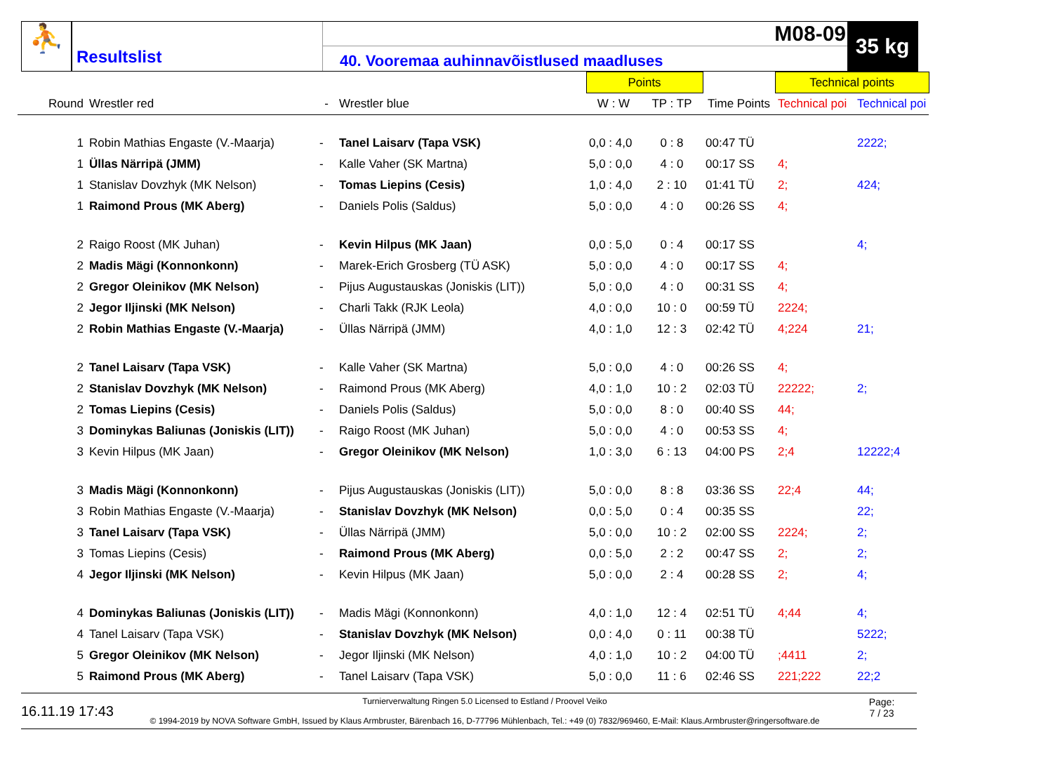⛹
Resultslist
M08-09
40. Vooremaa auhinnavõistlused maadluses
35 kg
| | | | | | Points | | | Technical points | |
| --- | --- | --- | --- | --- | --- | --- | --- | --- | --- |
| Round | Wrestler red | - | Wrestler blue | | W : W | TP : TP | Time Points | Technical poi | Technical poi |
| 1 | Robin Mathias Engaste (V.-Maarja) | - | Tanel Laisarv (Tapa VSK) | | 0,0 : 4,0 | 0 : 8 | 00:47 TÜ | | 2222; |
| 1 | Üllas Närripä (JMM) | - | Kalle Vaher (SK Martna) | | 5,0 : 0,0 | 4 : 0 | 00:17 SS | 4; | |
| 1 | Stanislav Dovzhyk (MK Nelson) | - | Tomas Liepins (Cesis) | | 1,0 : 4,0 | 2 : 10 | 01:41 TÜ | 2; | 424; |
| 1 | Raimond Prous (MK Aberg) | - | Daniels Polis (Saldus) | | 5,0 : 0,0 | 4 : 0 | 00:26 SS | 4; | |
| 2 | Raigo Roost (MK Juhan) | - | Kevin Hilpus (MK Jaan) | | 0,0 : 5,0 | 0 : 4 | 00:17 SS | | 4; |
| 2 | Madis Mägi (Konnonkonn) | - | Marek-Erich Grosberg (TÜ ASK) | | 5,0 : 0,0 | 4 : 0 | 00:17 SS | 4; | |
| 2 | Gregor Oleinikov (MK Nelson) | - | Pijus Augustauskas (Joniskis (LIT)) | | 5,0 : 0,0 | 4 : 0 | 00:31 SS | 4; | |
| 2 | Jegor Iljinski (MK Nelson) | - | Charli Takk (RJK Leola) | | 4,0 : 0,0 | 10 : 0 | 00:59 TÜ | 2224; | |
| 2 | Robin Mathias Engaste (V.-Maarja) | - | Üllas Närripä (JMM) | | 4,0 : 1,0 | 12 : 3 | 02:42 TÜ | 4;224 | 21; |
| 2 | Tanel Laisarv (Tapa VSK) | - | Kalle Vaher (SK Martna) | | 5,0 : 0,0 | 4 : 0 | 00:26 SS | 4; | |
| 2 | Stanislav Dovzhyk (MK Nelson) | - | Raimond Prous (MK Aberg) | | 4,0 : 1,0 | 10 : 2 | 02:03 TÜ | 22222; | 2; |
| 2 | Tomas Liepins (Cesis) | - | Daniels Polis (Saldus) | | 5,0 : 0,0 | 8 : 0 | 00:40 SS | 44; | |
| 3 | Dominykas Baliunas (Joniskis (LIT)) | - | Raigo Roost (MK Juhan) | | 5,0 : 0,0 | 4 : 0 | 00:53 SS | 4; | |
| 3 | Kevin Hilpus (MK Jaan) | - | Gregor Oleinikov (MK Nelson) | | 1,0 : 3,0 | 6 : 13 | 04:00 PS | 2;4 | 12222;4 |
| 3 | Madis Mägi (Konnonkonn) | - | Pijus Augustauskas (Joniskis (LIT)) | | 5,0 : 0,0 | 8 : 8 | 03:36 SS | 22;4 | 44; |
| 3 | Robin Mathias Engaste (V.-Maarja) | - | Stanislav Dovzhyk (MK Nelson) | | 0,0 : 5,0 | 0 : 4 | 00:35 SS | | 22; |
| 3 | Tanel Laisarv (Tapa VSK) | - | Üllas Närripä (JMM) | | 5,0 : 0,0 | 10 : 2 | 02:00 SS | 2224; | 2; |
| 3 | Tomas Liepins (Cesis) | - | Raimond Prous (MK Aberg) | | 0,0 : 5,0 | 2 : 2 | 00:47 SS | 2; | 2; |
| 4 | Jegor Iljinski (MK Nelson) | - | Kevin Hilpus (MK Jaan) | | 5,0 : 0,0 | 2 : 4 | 00:28 SS | 2; | 4; |
| 4 | Dominykas Baliunas (Joniskis (LIT)) | - | Madis Mägi (Konnonkonn) | | 4,0 : 1,0 | 12 : 4 | 02:51 TÜ | 4;44 | 4; |
| 4 | Tanel Laisarv (Tapa VSK) | - | Stanislav Dovzhyk (MK Nelson) | | 0,0 : 4,0 | 0 : 11 | 00:38 TÜ | | 5222; |
| 5 | Gregor Oleinikov (MK Nelson) | - | Jegor Iljinski (MK Nelson) | | 4,0 : 1,0 | 10 : 2 | 04:00 TÜ | ;4411 | 2; |
| 5 | Raimond Prous (MK Aberg) | - | Tanel Laisarv (Tapa VSK) | | 5,0 : 0,0 | 11 : 6 | 02:46 SS | 221;222 | 22;2 |
16.11.19 17:43
Turnierverwaltung Ringen 5.0 Licensed to Estland / Proovel Veiko
© 1994-2019 by NOVA Software GmbH, Issued by Klaus Armbruster, Bärenbach 16, D-77796 Mühlenbach, Tel.: +49 (0) 7832/969460, E-Mail: Klaus.Armbruster@ringersoftware.de
Page:
7 / 23